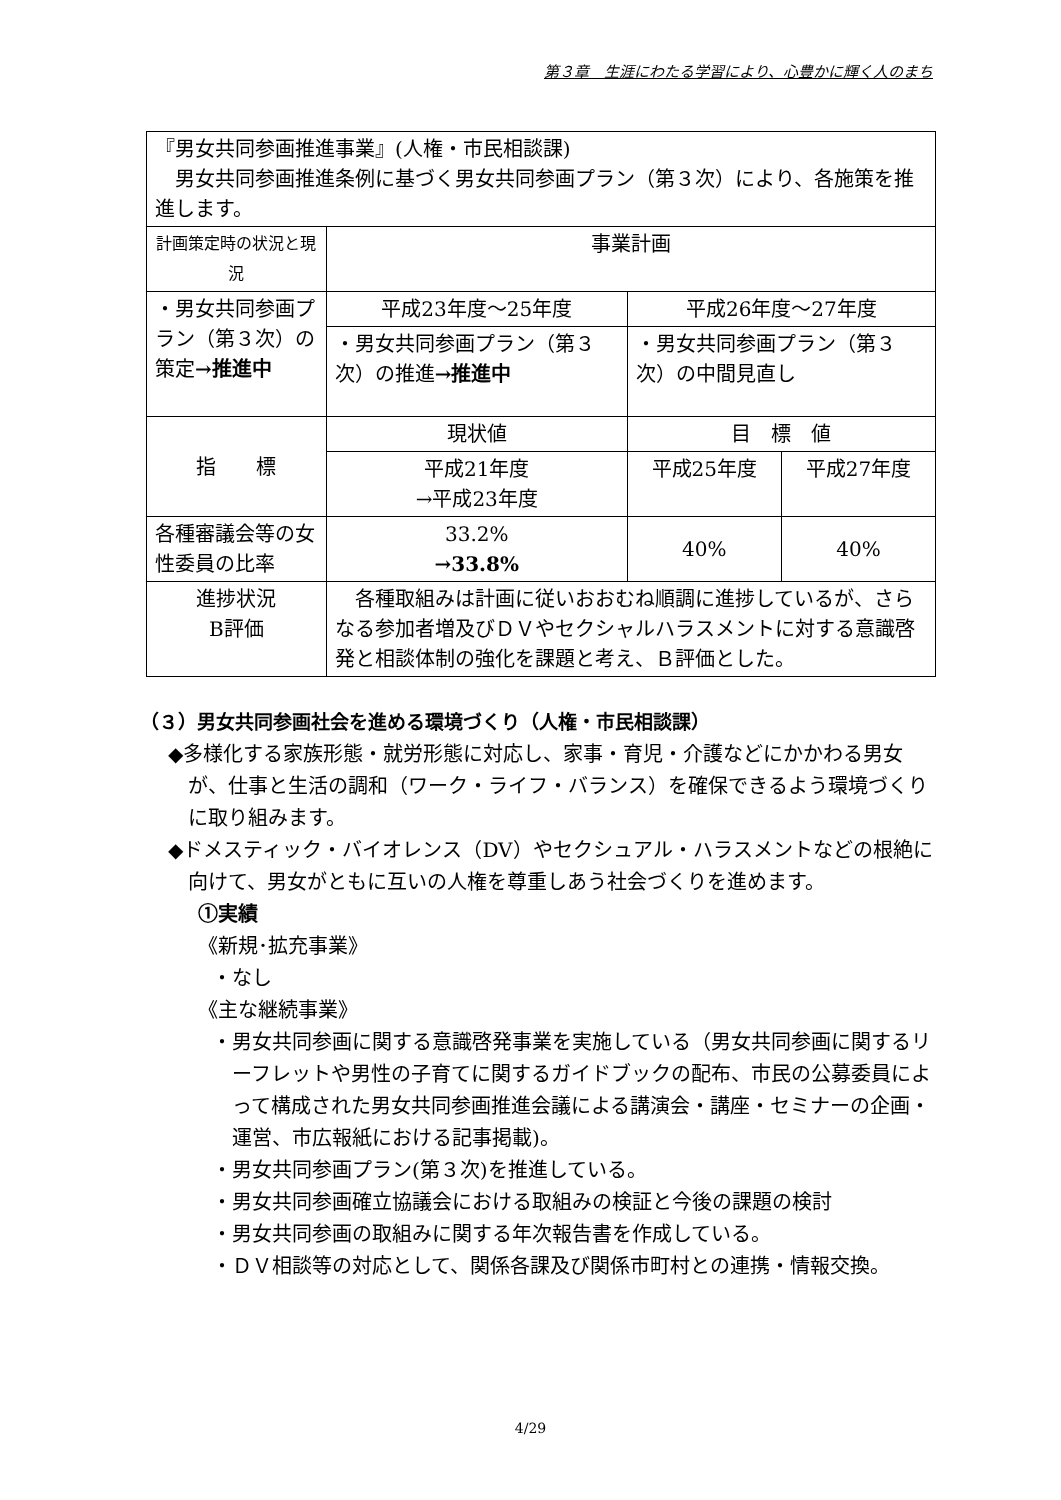第３章　生涯にわたる学習により、心豊かに輝く人のまち
| 『男女共同参画推進事業』(人権・市民相談課) 男女共同参画推進条例に基づく男女共同参画プラン（第３次）により、各施策を推進します。 | | | | |
| 計画策定時の状況と現況 | | 事業計画 | | |
| ・男女共同参画プラン（第３次）の策定 →推進中 | | 平成23年度～25年度 | 平成26年度～27年度 | |
| | | ・男女共同参画プラン（第３次）の推進 →推進中 | ・男女共同参画プラン（第３次）の中間見直し | |
| 指 標 | | 現状値 | 目 標 値 | |
| | | 平成21年度 →平成23年度 | 平成25年度 | 平成27年度 |
| 各種審議会等の女性委員の比率 | | 33.2% →33.8% | 40% | 40% |
| 進捗状況 B評価 | 各種取組みは計画に従いおおむね順調に進捗しているが、さらなる参加者増及びＤＶやセクシャルハラスメントに対する意識啓発と相談体制の強化を課題と考え、Ｂ評価とした。 | | | |
（３）男女共同参画社会を進める環境づくり（人権・市民相談課）
◆多様化する家族形態・就労形態に対応し、家事・育児・介護などにかかわる男女が、仕事と生活の調和（ワーク・ライフ・バランス）を確保できるよう環境づくりに取り組みます。
◆ドメスティック・バイオレンス（DV）やセクシュアル・ハラスメントなどの根絶に向けて、男女がともに互いの人権を尊重しあう社会づくりを進めます。
①実績
《新規･拡充事業》
・なし
《主な継続事業》
・男女共同参画に関する意識啓発事業を実施している（男女共同参画に関するリーフレットや男性の子育てに関するガイドブックの配布、市民の公募委員によって構成された男女共同参画推進会議による講演会・講座・セミナーの企画・運営、市広報紙における記事掲載)。
・男女共同参画プラン(第３次)を推進している。
・男女共同参画確立協議会における取組みの検証と今後の課題の検討
・男女共同参画の取組みに関する年次報告書を作成している。
・ＤＶ相談等の対応として、関係各課及び関係市町村との連携・情報交換。
4/29